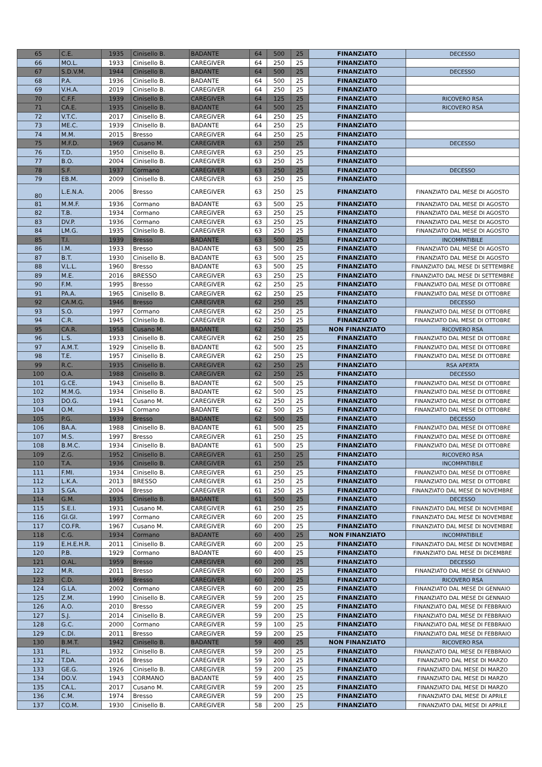| 65 | C.E. | 1935 | Cinisello B. | BADANTE | 64 | 500 | 25 | FINANZIATO | DECESSO |
| 66 | MO.L. | 1933 | Cinisello B. | CAREGIVER | 64 | 250 | 25 | FINANZIATO | |
| 67 | S.D.V.M. | 1944 | Cinisello B. | BADANTE | 64 | 500 | 25 | FINANZIATO | DECESSO |
| 68 | P.A. | 1936 | Cinisello B. | BADANTE | 64 | 500 | 25 | FINANZIATO | |
| 69 | V.H.A. | 2019 | Cinisello B. | CAREGIVER | 64 | 250 | 25 | FINANZIATO | |
| 70 | C.F.F. | 1939 | Cinisello B. | CAREGIVER | 64 | 125 | 25 | FINANZIATO | RICOVERO RSA |
| 71 | CA.E. | 1935 | Cinisello B. | BADANTE | 64 | 500 | 25 | FINANZIATO | RICOVERO RSA |
| 72 | V.T.C. | 2017 | Cinisello B. | CAREGIVER | 64 | 250 | 25 | FINANZIATO | |
| 73 | ME.C. | 1939 | CInisello B. | BADANTE | 64 | 250 | 25 | FINANZIATO | |
| 74 | M.M. | 2015 | Bresso | CAREGIVER | 64 | 250 | 25 | FINANZIATO | |
| 75 | M.F.D. | 1969 | Cusano M. | CAREGIVER | 63 | 250 | 25 | FINANZIATO | DECESSO |
| 76 | T.D. | 1950 | Cinisello B. | CAREGIVER | 63 | 250 | 25 | FINANZIATO | |
| 77 | B.O. | 2004 | Cinisello B. | CAREGIVER | 63 | 250 | 25 | FINANZIATO | |
| 78 | S.F. | 1937 | Cormano | CAREGIVER | 63 | 250 | 25 | FINANZIATO | DECESSO |
| 79 | EB.M. | 2009 | Cinisello B. | CAREGIVER | 63 | 250 | 25 | FINANZIATO | |
| 80 | L.E.N.A. | 2006 | Bresso | CAREGIVER | 63 | 250 | 25 | FINANZIATO | FINANZIATO DAL MESE DI AGOSTO |
| 81 | M.M.F. | 1936 | Cormano | BADANTE | 63 | 500 | 25 | FINANZIATO | FINANZIATO DAL MESE DI AGOSTO |
| 82 | T.B. | 1934 | Cormano | CAREGIVER | 63 | 250 | 25 | FINANZIATO | FINANZIATO DAL MESE DI AGOSTO |
| 83 | DV.P. | 1936 | Cormano | CAREGIVER | 63 | 250 | 25 | FINANZIATO | FINANZIATO DAL MESE DI AGOSTO |
| 84 | LM.G. | 1935 | CInisello B. | CAREGIVER | 63 | 250 | 25 | FINANZIATO | FINANZIATO DAL MESE DI AGOSTO |
| 85 | T.I. | 1939 | Bresso | BADANTE | 63 | 500 | 25 | FINANZIATO | INCOMPATIBILE |
| 86 | I.M. | 1933 | Bresso | BADANTE | 63 | 500 | 25 | FINANZIATO | FINANZIATO DAL MESE DI AGOSTO |
| 87 | B.T. | 1930 | Cinisello B. | BADANTE | 63 | 500 | 25 | FINANZIATO | FINANZIATO DAL MESE DI AGOSTO |
| 88 | V.L.L. | 1960 | Bresso | BADANTE | 63 | 500 | 25 | FINANZIATO | FINANZIATO DAL MESE DI SETTEMBRE |
| 89 | M.E. | 2016 | BRESSO | CAREGIVER | 63 | 250 | 25 | FINANZIATO | FINANZIATO DAL MESE DI SETTEMBRE |
| 90 | F.M. | 1995 | Bresso | CAREGIVER | 62 | 250 | 25 | FINANZIATO | FINANZIATO DAL MESE DI OTTOBRE |
| 91 | PA.A. | 1965 | Cinisello B. | CAREGIVER | 62 | 250 | 25 | FINANZIATO | FINANZIATO DAL MESE DI OTTOBRE |
| 92 | CA.M.G. | 1946 | Bresso | CAREGIVER | 62 | 250 | 25 | FINANZIATO | DECESSO |
| 93 | S.O. | 1997 | Cormano | CAREGIVER | 62 | 250 | 25 | FINANZIATO | FINANZIATO DAL MESE DI OTTOBRE |
| 94 | C.R. | 1945 | CInisello B. | CAREGIVER | 62 | 250 | 25 | FINANZIATO | FINANZIATO DAL MESE DI OTTOBRE |
| 95 | CA.R. | 1958 | Cusano M. | BADANTE | 62 | 250 | 25 | NON FINANZIATO | RICOVERO RSA |
| 96 | L.S. | 1933 | Cinisello B. | CAREGIVER | 62 | 250 | 25 | FINANZIATO | FINANZIATO DAL MESE DI OTTOBRE |
| 97 | A.M.T. | 1929 | Cinisello B. | BADANTE | 62 | 500 | 25 | FINANZIATO | FINANZIATO DAL MESE DI OTTOBRE |
| 98 | T.E. | 1957 | Cinisello B. | CAREGIVER | 62 | 250 | 25 | FINANZIATO | FINANZIATO DAL MESE DI OTTOBRE |
| 99 | R.C. | 1935 | Cinisello B. | CAREGIVER | 62 | 250 | 25 | FINANZIATO | RSA APERTA |
| 100 | O.A. | 1988 | Cinisello B. | CAREGIVER | 62 | 250 | 25 | FINANZIATO | DECESSO |
| 101 | G.CE. | 1943 | Cinisello B. | BADANTE | 62 | 500 | 25 | FINANZIATO | FINANZIATO DAL MESE DI OTTOBRE |
| 102 | M.M.G. | 1934 | Cinisello B. | BADANTE | 62 | 500 | 25 | FINANZIATO | FINANZIATO DAL MESE DI OTTOBRE |
| 103 | DO.G. | 1941 | Cusano M. | CAREGIVER | 62 | 250 | 25 | FINANZIATO | FINANZIATO DAL MESE DI OTTOBRE |
| 104 | O.M. | 1934 | Cormano | BADANTE | 62 | 500 | 25 | FINANZIATO | FINANZIATO DAL MESE DI OTTOBRE |
| 105 | P.G. | 1939 | Bresso | BADANTE | 62 | 500 | 25 | FINANZIATO | DECESSO |
| 106 | BA.A. | 1988 | Cinisello B. | BADANTE | 61 | 500 | 25 | FINANZIATO | FINANZIATO DAL MESE DI OTTOBRE |
| 107 | M.S. | 1997 | Bresso | CAREGIVER | 61 | 250 | 25 | FINANZIATO | FINANZIATO DAL MESE DI OTTOBRE |
| 108 | B.M.C. | 1934 | Cinisello B. | BADANTE | 61 | 500 | 25 | FINANZIATO | FINANZIATO DAL MESE DI OTTOBRE |
| 109 | Z.G. | 1952 | Cinisello B. | CAREGIVER | 61 | 250 | 25 | FINANZIATO | RICOVERO RSA |
| 110 | T.A. | 1936 | Cinisello B. | CAREGIVER | 61 | 250 | 25 | FINANZIATO | INCOMPATIBILE |
| 111 | F.MI. | 1934 | Cinisello B. | CAREGIVER | 61 | 250 | 25 | FINANZIATO | FINANZIATO DAL MESE DI OTTOBRE |
| 112 | L.K.A. | 2013 | BRESSO | CAREGIVER | 61 | 250 | 25 | FINANZIATO | FINANZIATO DAL MESE DI OTTOBRE |
| 113 | S.GA. | 2004 | Bresso | CAREGIVER | 61 | 250 | 25 | FINANZIATO | FINANZIATO DAL MESE DI NOVEMBRE |
| 114 | G.M. | 1935 | Cinisello B. | BADANTE | 61 | 500 | 25 | FINANZIATO | DECESSO |
| 115 | S.E.I. | 1931 | Cusano M. | CAREGIVER | 61 | 250 | 25 | FINANZIATO | FINANZIATO DAL MESE DI NOVEMBRE |
| 116 | GI.GI. | 1997 | Cormano | CAREGIVER | 60 | 200 | 25 | FINANZIATO | FINANZIATO DAL MESE DI NOVEMBRE |
| 117 | CO.FR. | 1967 | Cusano M. | CAREGIVER | 60 | 200 | 25 | FINANZIATO | FINANZIATO DAL MESE DI NOVEMBRE |
| 118 | C.G. | 1934 | Cormano | BADANTE | 60 | 400 | 25 | NON FINANZIATO | INCOMPATIBILE |
| 119 | E.H.E.H.R. | 2011 | Cinisello B. | CAREGIVER | 60 | 200 | 25 | FINANZIATO | FINANZIATO DAL MESE DI NOVEMBRE |
| 120 | P.B. | 1929 | Cormano | BADANTE | 60 | 400 | 25 | FINANZIATO | FINANZIATO DAL MESE DI DICEMBRE |
| 121 | O.AL. | 1959 | Bresso | CAREGIVER | 60 | 200 | 25 | FINANZIATO | DECESSO |
| 122 | M.R. | 2011 | Bresso | CAREGIVER | 60 | 200 | 25 | FINANZIATO | FINANZIATO DAL MESE DI GENNAIO |
| 123 | C.D. | 1969 | Bresso | CAREGIVER | 60 | 200 | 25 | FINANZIATO | RICOVERO RSA |
| 124 | G.LA. | 2002 | Cormano | CAREGIVER | 60 | 200 | 25 | FINANZIATO | FINANZIATO DAL MESE DI GENNAIO |
| 125 | Z.M. | 1990 | Cinisello B. | CAREGIVER | 59 | 200 | 25 | FINANZIATO | FINANZIATO DAL MESE DI GENNAIO |
| 126 | A.O. | 2010 | Bresso | CAREGIVER | 59 | 200 | 25 | FINANZIATO | FINANZIATO DAL MESE DI FEBBRAIO |
| 127 | S.J. | 2014 | Cinisello B. | CAREGIVER | 59 | 200 | 25 | FINANZIATO | FINANZIATO DAL MESE DI FEBBRAIO |
| 128 | G.C. | 2000 | Cormano | CAREGIVER | 59 | 100 | 25 | FINANZIATO | FINANZIATO DAL MESE DI FEBBRAIO |
| 129 | C.DI. | 2011 | Bresso | CAREGIVER | 59 | 200 | 25 | FINANZIATO | FINANZIATO DAL MESE DI FEBBRAIO |
| 130 | B.M.T. | 1942 | Cinisello B. | BADANTE | 59 | 400 | 25 | NON FINANZIATO | RICOVERO RSA |
| 131 | P.L. | 1932 | Cinisello B. | CAREGIVER | 59 | 200 | 25 | FINANZIATO | FINANZIATO DAL MESE DI FEBBRAIO |
| 132 | T.DA. | 2016 | Bresso | CAREGIVER | 59 | 200 | 25 | FINANZIATO | FINANZIATO DAL MESE DI MARZO |
| 133 | GE.G. | 1926 | Cinisello B. | CAREGIVER | 59 | 200 | 25 | FINANZIATO | FINANZIATO DAL MESE DI MARZO |
| 134 | DO.V. | 1943 | CORMANO | BADANTE | 59 | 400 | 25 | FINANZIATO | FINANZIATO DAL MESE DI MARZO |
| 135 | CA.L. | 2017 | Cusano M. | CAREGIVER | 59 | 200 | 25 | FINANZIATO | FINANZIATO DAL MESE DI MARZO |
| 136 | C.M. | 1974 | Bresso | CAREGIVER | 59 | 200 | 25 | FINANZIATO | FINANZIATO DAL MESE DI APRILE |
| 137 | CO.M. | 1930 | Cinisello B. | CAREGIVER | 58 | 200 | 25 | FINANZIATO | FINANZIATO DAL MESE DI APRILE |